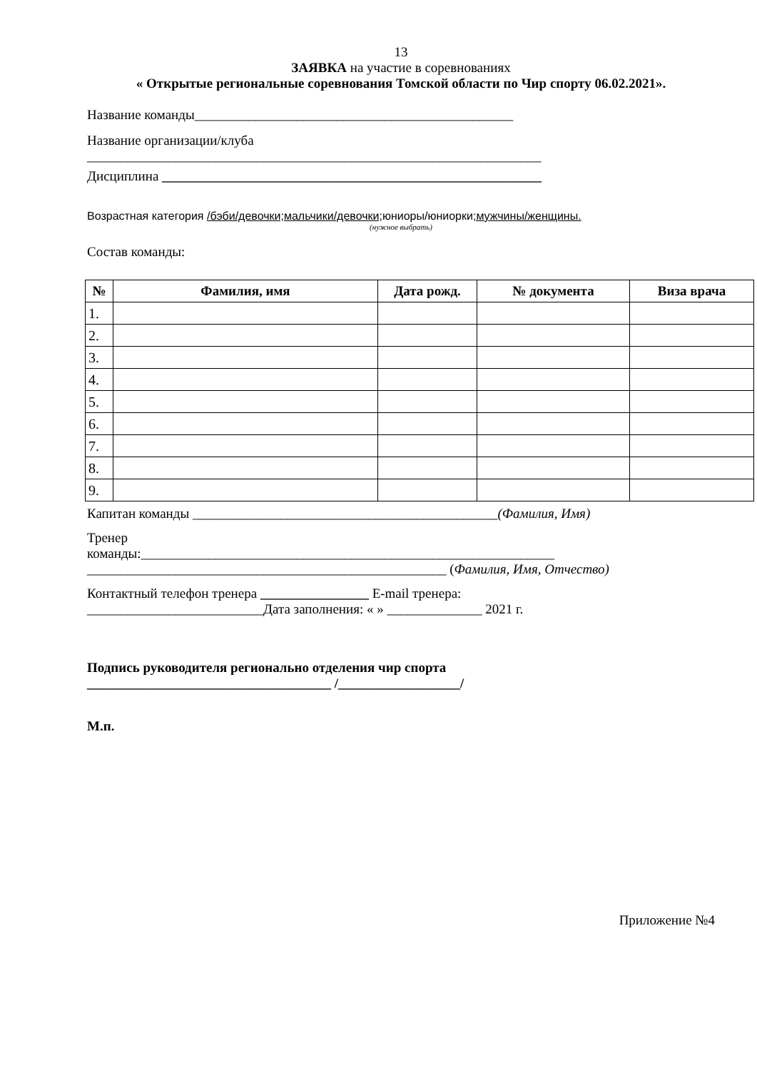13
ЗАЯВКА на участие в соревнованиях
« Открытые региональные соревнования Томской области по Чир спорту 06.02.2021».
Название команды_______________________________________________
Название организации/клуба
___________________________________________________________________
Дисциплина ________________________________________________________
Возрастная категория /бэби/девочки;мальчики/девочки; юниоры/юниорки;мужчины/женщины.
(нужное выбрать)
Состав команды:
| № | Фамилия, имя | Дата рожд. | № документа | Виза врача |
| --- | --- | --- | --- | --- |
| 1. | | | | |
| 2. | | | | |
| 3. | | | | |
| 4. | | | | |
| 5. | | | | |
| 6. | | | | |
| 7. | | | | |
| 8. | | | | |
| 9. | | | | |
Капитан команды _____________________________________________(Фамилия, Имя)
Тренер
команды:_____________________________________________________________
_____________________________________________________ (Фамилия, Имя, Отчество)
Контактный телефон тренера ________________ E-mail тренера:
__________________________Дата заполнения: « » ______________ 2021 г.
Подпись руководителя регионально отделения чир спорта
____________________________________ /__________________/
М.п.
Приложение №4